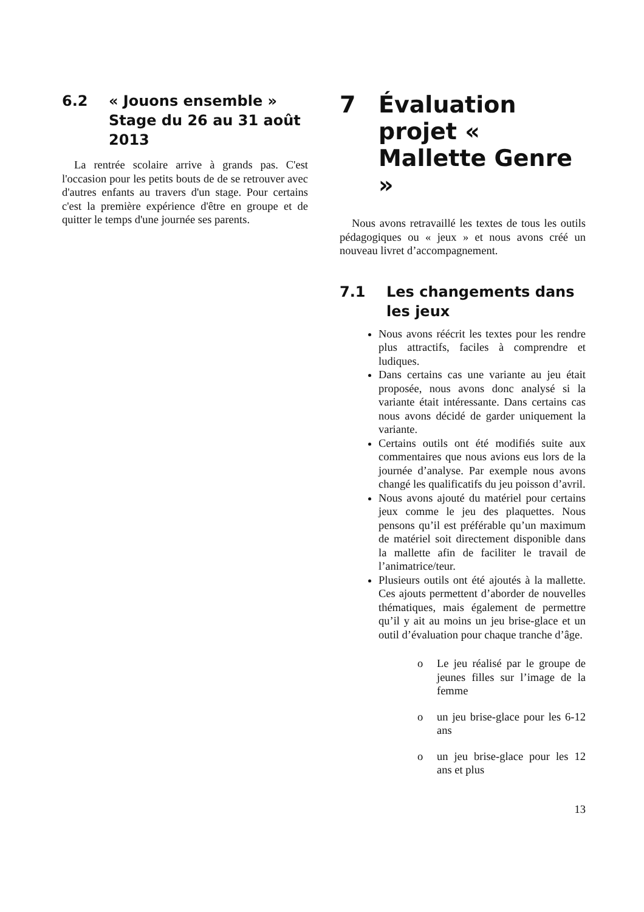6.2 « Jouons ensemble » Stage du 26 au 31 août 2013
La rentrée scolaire arrive à grands pas. C'est l'occasion pour les petits bouts de de se retrouver avec d'autres enfants au travers d'un stage. Pour certains c'est la première expérience d'être en groupe et de quitter le temps d'une journée ses parents.
7 Évaluation projet « Mallette Genre »
Nous avons retravaillé les textes de tous les outils pédagogiques ou « jeux » et nous avons créé un nouveau livret d’accompagnement.
7.1 Les changements dans les jeux
Nous avons réécrit les textes pour les rendre plus attractifs, faciles à comprendre et ludiques.
Dans certains cas une variante au jeu était proposée, nous avons donc analysé si la variante était intéressante. Dans certains cas nous avons décidé de garder uniquement la variante.
Certains outils ont été modifiés suite aux commentaires que nous avions eus lors de la journée d’analyse. Par exemple nous avons changé les qualificatifs du jeu poisson d’avril.
Nous avons ajouté du matériel pour certains jeux comme le jeu des plaquettes. Nous pensons qu’il est préférable qu’un maximum de matériel soit directement disponible dans la mallette afin de faciliter le travail de l’animatrice/teur.
Plusieurs outils ont été ajoutés à la mallette. Ces ajouts permettent d’aborder de nouvelles thématiques, mais également de permettre qu’il y ait au moins un jeu brise-glace et un outil d’évaluation pour chaque tranche d’âge.
o Le jeu réalisé par le groupe de jeunes filles sur l’image de la femme
o un jeu brise-glace pour les 6-12 ans
o un jeu brise-glace pour les 12 ans et plus
13